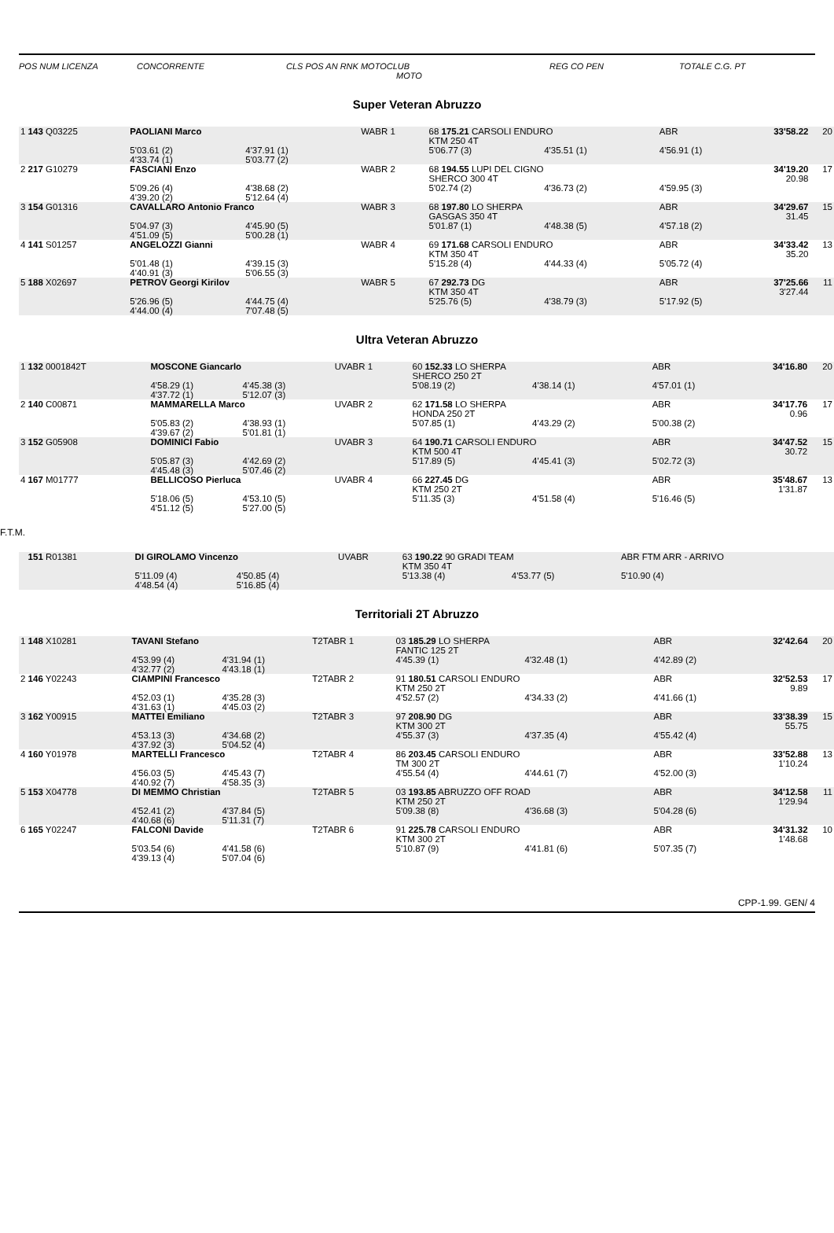POS NUM LICENZA CONCORRENTE CLS POS AN RNK MOTOCLUB REG CO PEN TOTALE C.G. PT
MOTO
Super Veteran Abruzzo
| 1 143 Q03225 | PAOLIANI Marco | | WABR 1 | 68 175.21 CARSOLI ENDURO KTM 250 4T | | ABR | 33'58.22 | 20 |
| | 5'03.61 (2) 4'33.74 (1) | 4'37.91 (1) 5'03.77 (2) | | 5'06.77 (3) | 4'35.51 (1) | 4'56.91 (1) | | |
| 2 217 G10279 | FASCIANI Enzo | | WABR 2 | 68 194.55 LUPI DEL CIGNO SHERCO 300 4T | | | 34'19.20 20.98 | 17 |
| | 5'09.26 (4) 4'39.20 (2) | 4'38.68 (2) 5'12.64 (4) | | 5'02.74 (2) | 4'36.73 (2) | 4'59.95 (3) | | |
| 3 154 G01316 | CAVALLARO Antonio Franco | | WABR 3 | 68 197.80 LO SHERPA GASGAS 350 4T | | ABR | 34'29.67 31.45 | 15 |
| | 5'04.97 (3) 4'51.09 (5) | 4'45.90 (5) 5'00.28 (1) | | 5'01.87 (1) | 4'48.38 (5) | 4'57.18 (2) | | |
| 4 141 S01257 | ANGELOZZI Gianni | | WABR 4 | 69 171.68 CARSOLI ENDURO KTM 350 4T | | ABR | 34'33.42 35.20 | 13 |
| | 5'01.48 (1) 4'40.91 (3) | 4'39.15 (3) 5'06.55 (3) | | 5'15.28 (4) | 4'44.33 (4) | 5'05.72 (4) | | |
| 5 188 X02697 | PETROV Georgi Kirilov | | WABR 5 | 67 292.73 DG KTM 350 4T | | ABR | 37'25.66 3'27.44 | 11 |
| | 5'26.96 (5) 4'44.00 (4) | 4'44.75 (4) 7'07.48 (5) | | 5'25.76 (5) | 4'38.79 (3) | 5'17.92 (5) | | |
Ultra Veteran Abruzzo
| 1 132 0001842T | MOSCONE Giancarlo | | UVABR 1 | 60 152.33 LO SHERPA SHERCO 250 2T | | ABR | 34'16.80 | 20 |
| | 4'58.29 (1) 4'37.72 (1) | 4'45.38 (3) 5'12.07 (3) | | 5'08.19 (2) | 4'38.14 (1) | 4'57.01 (1) | | |
| 2 140 C00871 | MAMMARELLA Marco | | UVABR 2 | 62 171.58 LO SHERPA HONDA 250 2T | | ABR | 34'17.76 0.96 | 17 |
| | 5'05.83 (2) 4'39.67 (2) | 4'38.93 (1) 5'01.81 (1) | | 5'07.85 (1) | 4'43.29 (2) | 5'00.38 (2) | | |
| 3 152 G05908 | DOMINICI Fabio | | UVABR 3 | 64 190.71 CARSOLI ENDURO KTM 500 4T | | ABR | 34'47.52 30.72 | 15 |
| | 5'05.87 (3) 4'45.48 (3) | 4'42.69 (2) 5'07.46 (2) | | 5'17.89 (5) | 4'45.41 (3) | 5'02.72 (3) | | |
| 4 167 M01777 | BELLICOSO Pierluca | | UVABR 4 | 66 227.45 DG KTM 250 2T | | ABR | 35'48.67 1'31.87 | 13 |
| | 5'18.06 (5) 4'51.12 (5) | 4'53.10 (5) 5'27.00 (5) | | 5'11.35 (3) | 4'51.58 (4) | 5'16.46 (5) | | |
F.T.M.
| 151 R01381 | DI GIROLAMO Vincenzo | | UVABR | 63 190.22 90 GRADI TEAM KTM 350 4T | | ABR FTM ARR - ARRIVO | | |
| | 5'11.09 (4) 4'48.54 (4) | 4'50.85 (4) 5'16.85 (4) | | 5'13.38 (4) | 4'53.77 (5) | 5'10.90 (4) | | |
Territoriali 2T Abruzzo
| 1 148 X10281 | TAVANI Stefano | | T2TABR 1 | 03 185.29 LO SHERPA FANTIC 125 2T | | ABR | 32'42.64 | 20 |
| | 4'53.99 (4) 4'32.77 (2) | 4'31.94 (1) 4'43.18 (1) | | 4'45.39 (1) | 4'32.48 (1) | 4'42.89 (2) | | |
| 2 146 Y02243 | CIAMPINI Francesco | | T2TABR 2 | 91 180.51 CARSOLI ENDURO KTM 250 2T | | ABR | 32'52.53 9.89 | 17 |
| | 4'52.03 (1) 4'31.63 (1) | 4'35.28 (3) 4'45.03 (2) | | 4'52.57 (2) | 4'34.33 (2) | 4'41.66 (1) | | |
| 3 162 Y00915 | MATTEI Emiliano | | T2TABR 3 | 97 208.90 DG KTM 300 2T | | ABR | 33'38.39 55.75 | 15 |
| | 4'53.13 (3) 4'37.92 (3) | 4'34.68 (2) 5'04.52 (4) | | 4'55.37 (3) | 4'37.35 (4) | 4'55.42 (4) | | |
| 4 160 Y01978 | MARTELLI Francesco | | T2TABR 4 | 86 203.45 CARSOLI ENDURO TM 300 2T | | ABR | 33'52.88 1'10.24 | 13 |
| | 4'56.03 (5) 4'40.92 (7) | 4'45.43 (7) 4'58.35 (3) | | 4'55.54 (4) | 4'44.61 (7) | 4'52.00 (3) | | |
| 5 153 X04778 | DI MEMMO Christian | | T2TABR 5 | 03 193.85 ABRUZZO OFF ROAD KTM 250 2T | | ABR | 34'12.58 1'29.94 | 11 |
| | 4'52.41 (2) 4'40.68 (6) | 4'37.84 (5) 5'11.31 (7) | | 5'09.38 (8) | 4'36.68 (3) | 5'04.28 (6) | | |
| 6 165 Y02247 | FALCONI Davide | | T2TABR 6 | 91 225.78 CARSOLI ENDURO KTM 300 2T | | ABR | 34'31.32 1'48.68 | 10 |
| | 5'03.54 (6) 4'39.13 (4) | 4'41.58 (6) 5'07.04 (6) | | 5'10.87 (9) | 4'41.81 (6) | 5'07.35 (7) | | |
CPP-1.99. GEN/ 4